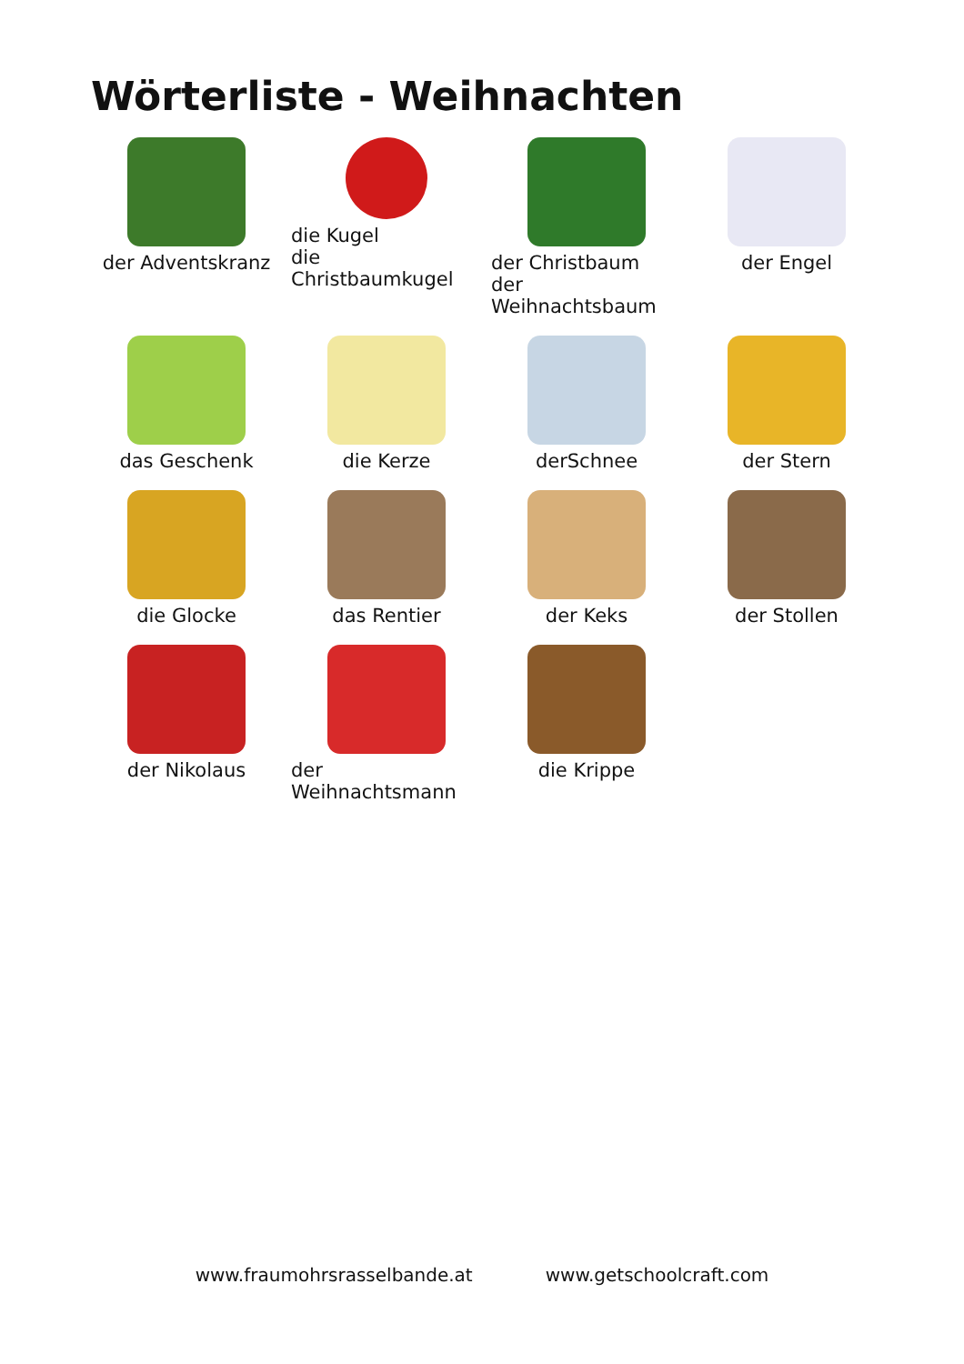Wörterliste - Weihnachten
der Adventskranz
die Kugel
die Christbaumkugel
der Christbaum
der Weihnachtsbaum
der Engel
das Geschenk
die Kerze
derSchnee
der Stern
die Glocke
das Rentier
der Keks
der Stollen
der Nikolaus
der Weihnachtsmann
die Krippe
www.fraumohrsrasselbande.at www.getschoolcraft.com